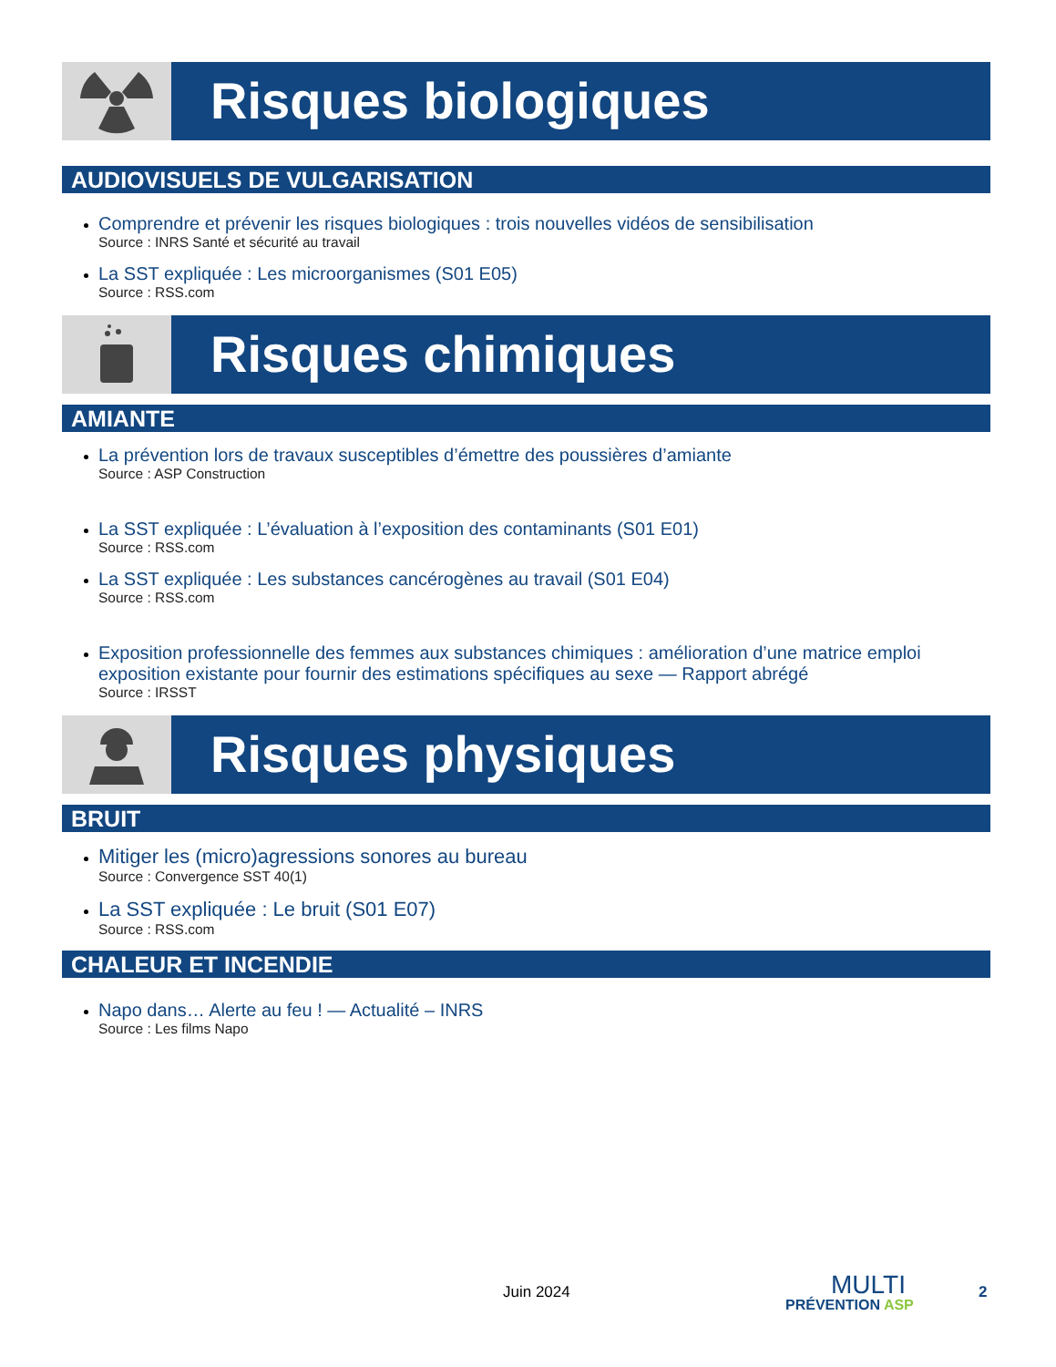Risques biologiques
AUDIOVISUELS DE VULGARISATION
Comprendre et prévenir les risques biologiques : trois nouvelles vidéos de sensibilisation
Source : INRS Santé et sécurité au travail
La SST expliquée : Les microorganismes (S01 E05)
Source : RSS.com
Risques chimiques
AMIANTE
La prévention lors de travaux susceptibles d’émettre des poussières d’amiante
Source : ASP Construction
La SST expliquée : L’évaluation à l’exposition des contaminants (S01 E01)
Source : RSS.com
La SST expliquée : Les substances cancérogènes au travail (S01 E04)
Source : RSS.com
Exposition professionnelle des femmes aux substances chimiques : amélioration d’une matrice emploi exposition existante pour fournir des estimations spécifiques au sexe — Rapport abrégé
Source : IRSST
Risques physiques
BRUIT
Mitiger les (micro)agressions sonores au bureau
Source : Convergence SST 40(1)
La SST expliquée : Le bruit (S01 E07)
Source : RSS.com
CHALEUR ET INCENDIE
Napo dans… Alerte au feu ! — Actualité – INRS
Source : Les films Napo
Juin 2024
MULTI
PRÉVENTION ASP
2